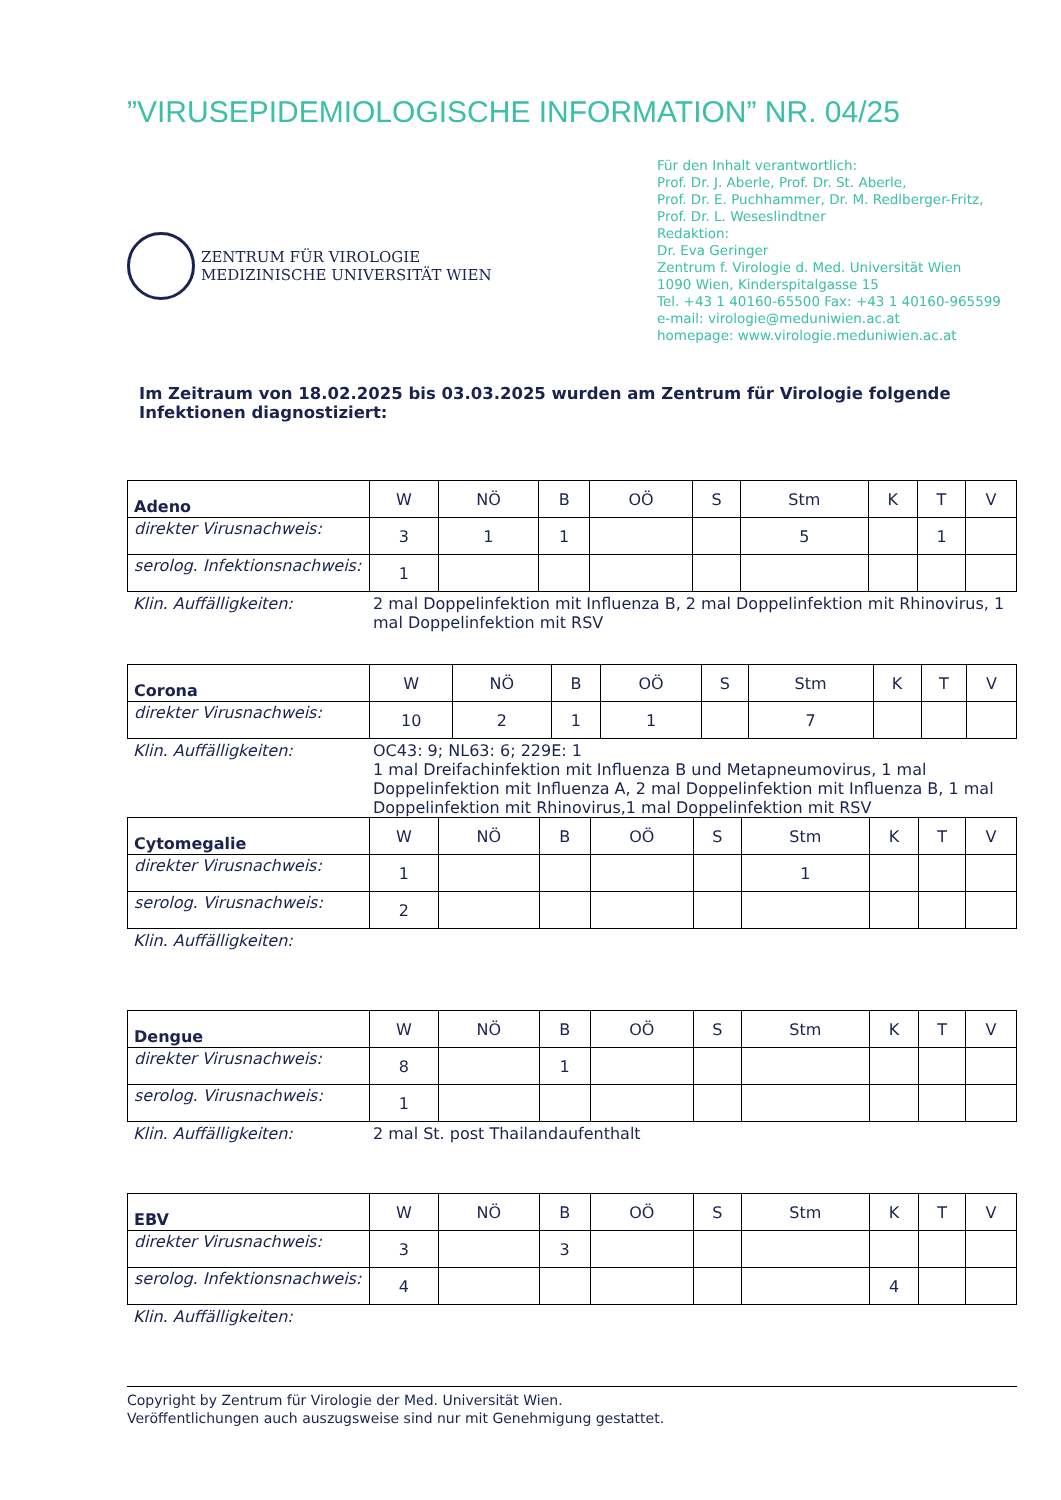”VIRUSEPIDEMIOLOGISCHE INFORMATION” NR. 04/25
ZENTRUM FÜR VIROLOGIE
MEDIZINISCHE UNIVERSITÄT WIEN
Für den Inhalt verantwortlich:
Prof. Dr. J. Aberle, Prof. Dr. St. Aberle,
Prof. Dr. E. Puchhammer, Dr. M. Redlberger-Fritz,
Prof. Dr. L. Weseslindtner
Redaktion:
Dr. Eva Geringer
Zentrum f. Virologie d. Med. Universität Wien
1090 Wien, Kinderspitalgasse 15
Tel. +43 1 40160-65500 Fax: +43 1 40160-965599
e-mail: virologie@meduniwien.ac.at
homepage: www.virologie.meduniwien.ac.at
Im Zeitraum von 18.02.2025 bis 03.03.2025 wurden am Zentrum für Virologie folgende Infektionen diagnostiziert:
| Adeno | W | NÖ | B | OÖ | S | Stm | K | T | V |
| direkter Virusnachweis: | 3 | 1 | 1 | | | 5 | | 1 | |
| serolog. Infektionsnachweis: | 1 | | | | | | | | |
Klin. Auffälligkeiten: 2 mal Doppelinfektion mit Influenza B, 2 mal Doppelinfektion mit Rhinovirus, 1 mal Doppelinfektion mit RSV
| Corona | W | NÖ | B | OÖ | S | Stm | K | T | V |
| direkter Virusnachweis: | 10 | 2 | 1 | 1 | | 7 | | | |
Klin. Auffälligkeiten: OC43: 9; NL63: 6; 229E: 1
1 mal Dreifachinfektion mit Influenza B und Metapneumovirus, 1 mal Doppelinfektion mit Influenza A, 2 mal Doppelinfektion mit Influenza B, 1 mal Doppelinfektion mit Rhinovirus,1 mal Doppelinfektion mit RSV
| Cytomegalie | W | NÖ | B | OÖ | S | Stm | K | T | V |
| direkter Virusnachweis: | 1 | | | | | 1 | | | |
| serolog. Virusnachweis: | 2 | | | | | | | | |
Klin. Auffälligkeiten:
| Dengue | W | NÖ | B | OÖ | S | Stm | K | T | V |
| direkter Virusnachweis: | 8 | | 1 | | | | | | |
| serolog. Virusnachweis: | 1 | | | | | | | | |
Klin. Auffälligkeiten: 2 mal St. post Thailandaufenthalt
| EBV | W | NÖ | B | OÖ | S | Stm | K | T | V |
| direkter Virusnachweis: | 3 | | 3 | | | | | | |
| serolog. Infektionsnachweis: | 4 | | | | | | 4 | | |
Klin. Auffälligkeiten:
Copyright by Zentrum für Virologie der Med. Universität Wien.
Veröffentlichungen auch auszugsweise sind nur mit Genehmigung gestattet.